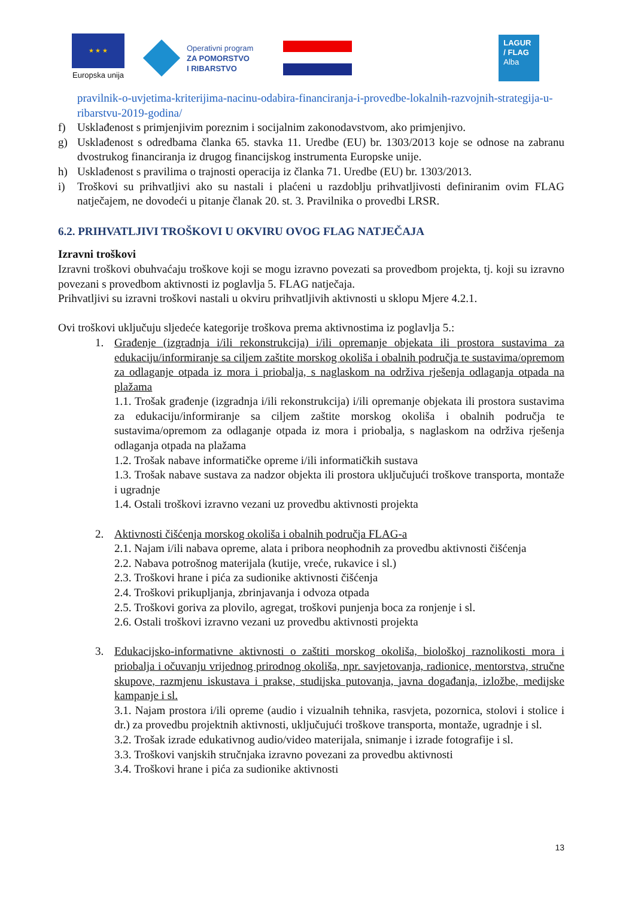★ ★ ★
Europska unija
Operativni program
ZA POMORSTVO
I RIBARSTVO
LAGUR
/ FLAG
Alba
pravilnik-o-uvjetima-kriterijima-nacinu-odabira-financiranja-i-provedbe-lokalnih-razvojnih-strategija-u-ribarstvu-2019-godina/
f) Usklađenost s primjenjivim poreznim i socijalnim zakonodavstvom, ako primjenjivo.
g) Usklađenost s odredbama članka 65. stavka 11. Uredbe (EU) br. 1303/2013 koje se odnose na zabranu dvostrukog financiranja iz drugog financijskog instrumenta Europske unije.
h) Usklađenost s pravilima o trajnosti operacija iz članka 71. Uredbe (EU) br. 1303/2013.
i) Troškovi su prihvatljivi ako su nastali i plaćeni u razdoblju prihvatljivosti definiranim ovim FLAG natječajem, ne dovodeći u pitanje članak 20. st. 3. Pravilnika o provedbi LRSR.
6.2. PRIHVATLJIVI TROŠKOVI U OKVIRU OVOG FLAG NATJEČAJA
Izravni troškovi
Izravni troškovi obuhvaćaju troškove koji se mogu izravno povezati sa provedbom projekta, tj. koji su izravno povezani s provedbom aktivnosti iz poglavlja 5. FLAG natječaja.
Prihvatljivi su izravni troškovi nastali u okviru prihvatljivih aktivnosti u sklopu Mjere 4.2.1.
Ovi troškovi uključuju sljedeće kategorije troškova prema aktivnostima iz poglavlja 5.:
1. Građenje (izgradnja i/ili rekonstrukcija) i/ili opremanje objekata ili prostora sustavima za edukaciju/informiranje sa ciljem zaštite morskog okoliša i obalnih područja te sustavima/opremom za odlaganje otpada iz mora i priobalja, s naglaskom na održiva rješenja odlaganja otpada na plažama
1.1. Trošak građenje (izgradnja i/ili rekonstrukcija) i/ili opremanje objekata ili prostora sustavima za edukaciju/informiranje sa ciljem zaštite morskog okoliša i obalnih područja te sustavima/opremom za odlaganje otpada iz mora i priobalja, s naglaskom na održiva rješenja odlaganja otpada na plažama
1.2. Trošak nabave informatičke opreme i/ili informatičkih sustava
1.3. Trošak nabave sustava za nadzor objekta ili prostora uključujući troškove transporta, montaže i ugradnje
1.4. Ostali troškovi izravno vezani uz provedbu aktivnosti projekta
2. Aktivnosti čišćenja morskog okoliša i obalnih područja FLAG-a
2.1. Najam i/ili nabava opreme, alata i pribora neophodnih za provedbu aktivnosti čišćenja
2.2. Nabava potrošnog materijala (kutije, vreće, rukavice i sl.)
2.3. Troškovi hrane i pića za sudionike aktivnosti čišćenja
2.4. Troškovi prikupljanja, zbrinjavanja i odvoza otpada
2.5. Troškovi goriva za plovilo, agregat, troškovi punjenja boca za ronjenje i sl.
2.6. Ostali troškovi izravno vezani uz provedbu aktivnosti projekta
3. Edukacijsko-informativne aktivnosti o zaštiti morskog okoliša, biološkoj raznolikosti mora i priobalja i očuvanju vrijednog prirodnog okoliša, npr. savjetovanja, radionice, mentorstva, stručne skupove, razmjenu iskustava i prakse, studijska putovanja, javna događanja, izložbe, medijske kampanje i sl.
3.1. Najam prostora i/ili opreme (audio i vizualnih tehnika, rasvjeta, pozornica, stolovi i stolice i dr.) za provedbu projektnih aktivnosti, uključujući troškove transporta, montaže, ugradnje i sl.
3.2. Trošak izrade edukativnog audio/video materijala, snimanje i izrade fotografije i sl.
3.3. Troškovi vanjskih stručnjaka izravno povezani za provedbu aktivnosti
3.4. Troškovi hrane i pića za sudionike aktivnosti
13